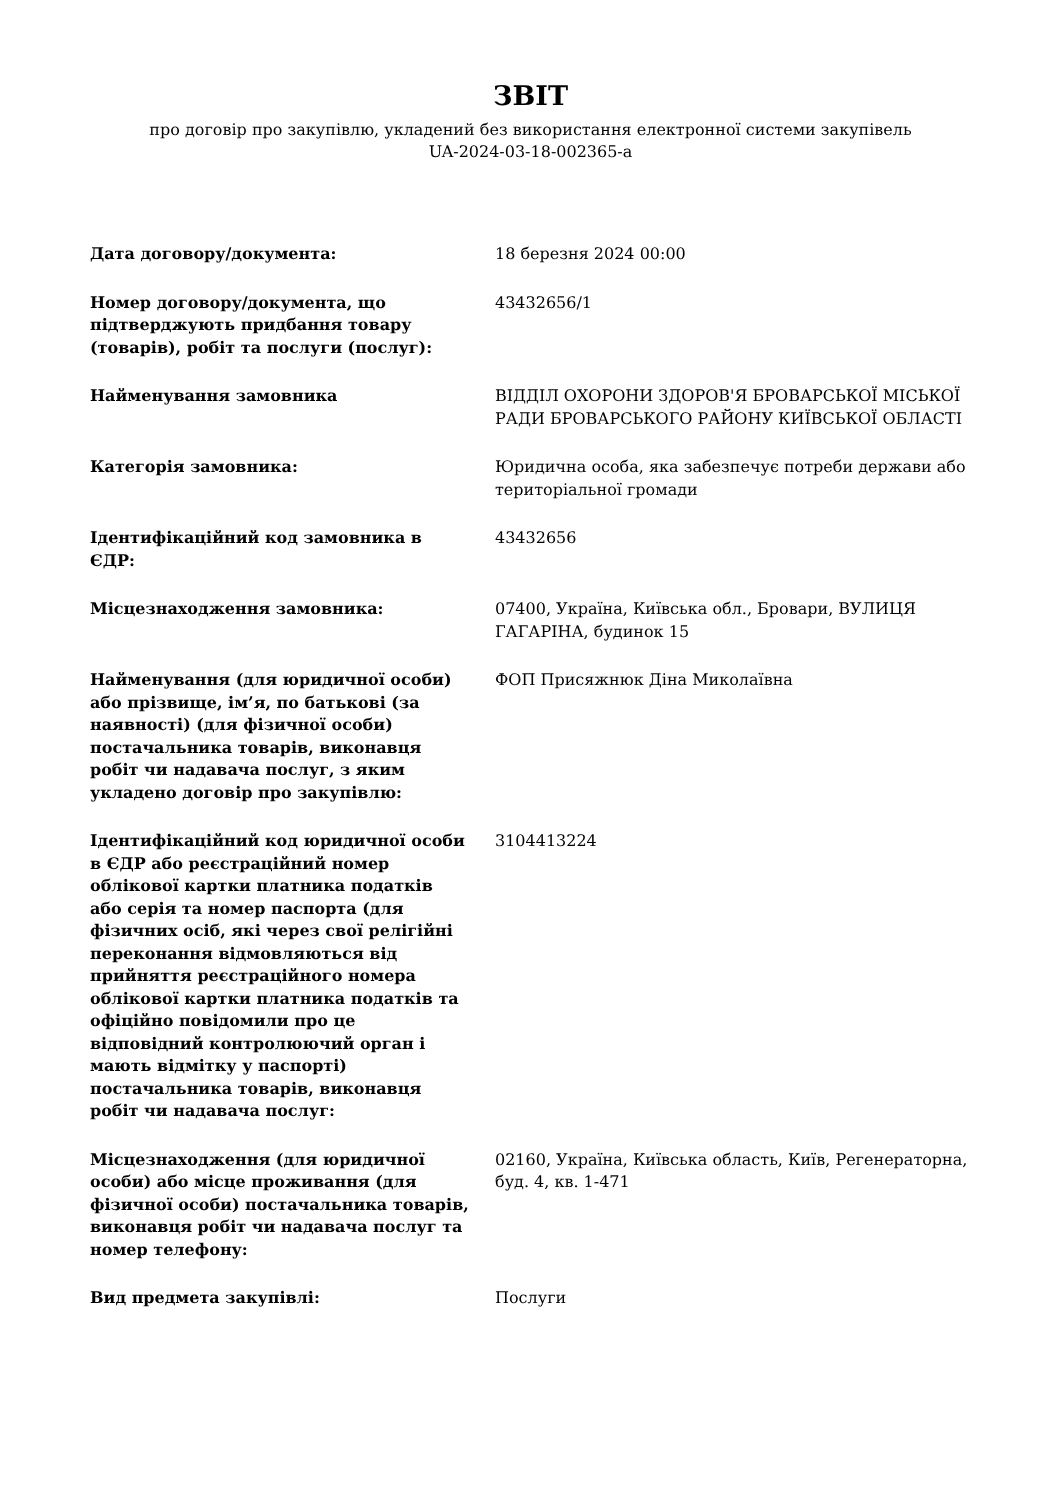ЗВІТ
про договір про закупівлю, укладений без використання електронної системи закупівель
UA-2024-03-18-002365-a
| Дата договору/документа: | 18 березня 2024 00:00 |
| Номер договору/документа, що підтверджують придбання товару (товарів), робіт та послуги (послуг): | 43432656/1 |
| Найменування замовника | ВІДДІЛ ОХОРОНИ ЗДОРОВ'Я БРОВАРСЬКОЇ МІСЬКОЇ РАДИ БРОВАРСЬКОГО РАЙОНУ КИЇВСЬКОЇ ОБЛАСТІ |
| Категорія замовника: | Юридична особа, яка забезпечує потреби держави або територіальної громади |
| Ідентифікаційний код замовника в ЄДР: | 43432656 |
| Місцезнаходження замовника: | 07400, Україна, Київська обл., Бровари, ВУЛИЦЯ ГАГАРІНА, будинок 15 |
| Найменування (для юридичної особи) або прізвище, ім’я, по батькові (за наявності) (для фізичної особи) постачальника товарів, виконавця робіт чи надавача послуг, з яким укладено договір про закупівлю: | ФОП Присяжнюк Діна Миколаївна |
| Ідентифікаційний код юридичної особи в ЄДР або реєстраційний номер облікової картки платника податків або серія та номер паспорта (для фізичних осіб, які через свої релігійні переконання відмовляються від прийняття реєстраційного номера облікової картки платника податків та офіційно повідомили про це відповідний контролюючий орган і мають відмітку у паспорті) постачальника товарів, виконавця робіт чи надавача послуг: | 3104413224 |
| Місцезнаходження (для юридичної особи) або місце проживання (для фізичної особи) постачальника товарів, виконавця робіт чи надавача послуг та номер телефону: | 02160, Україна, Київська область, Київ, Регенераторна, буд. 4, кв. 1-471 |
| Вид предмета закупівлі: | Послуги |